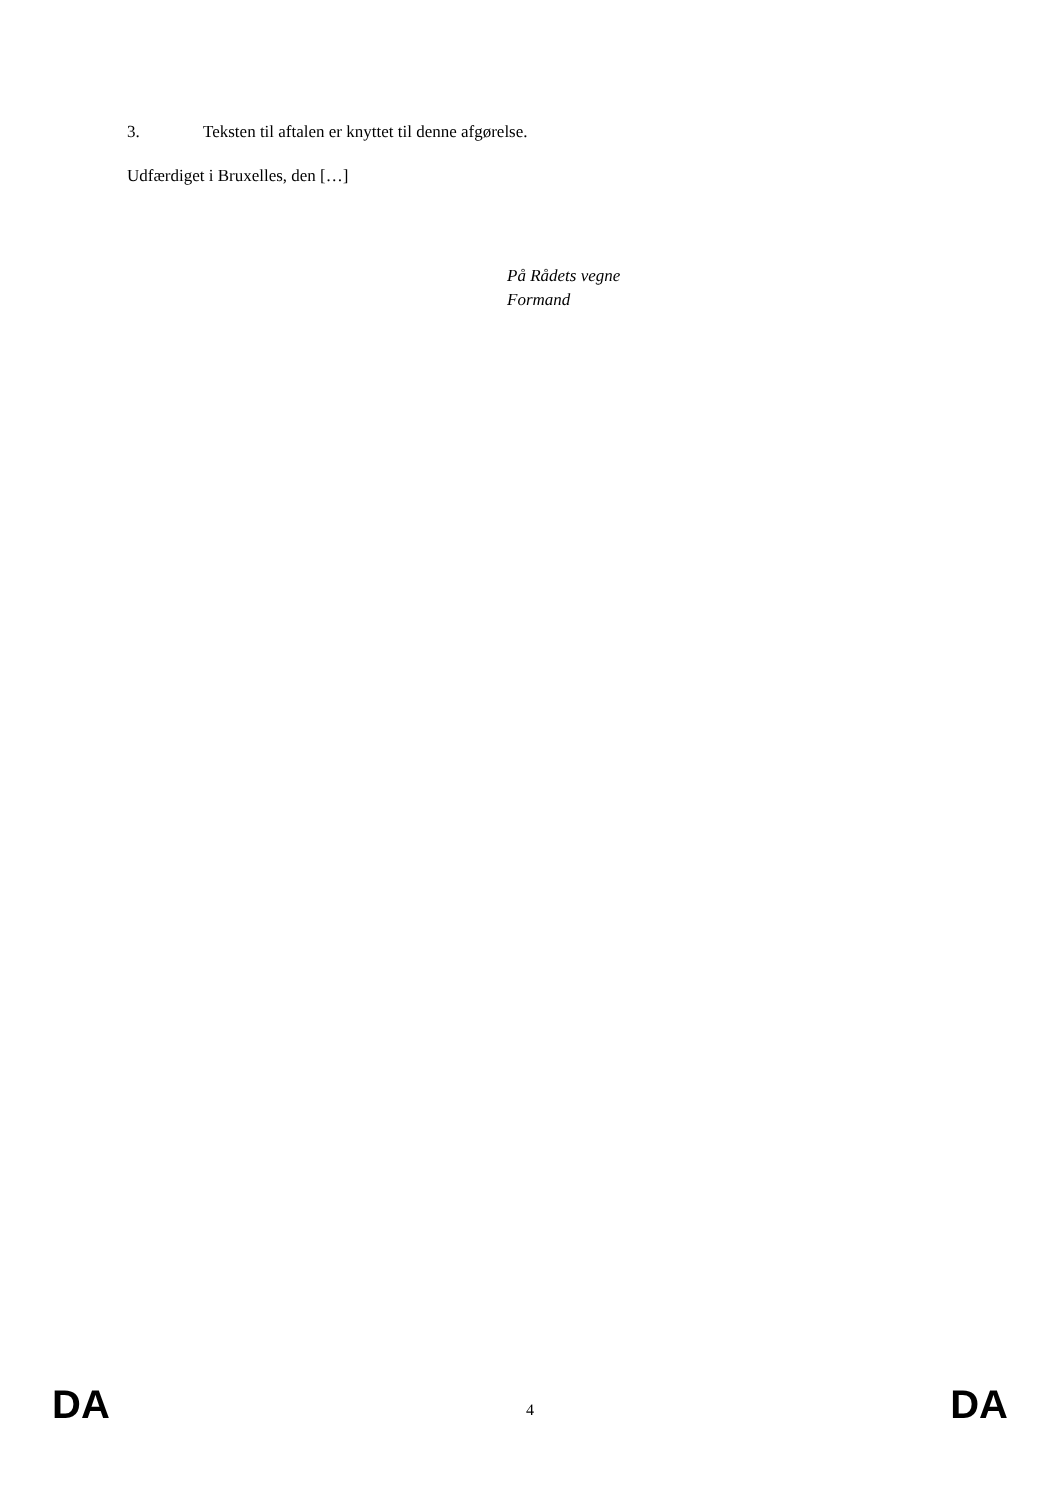3. Teksten til aftalen er knyttet til denne afgørelse.
Udfærdiget i Bruxelles, den […]
På Rådets vegne
Formand
DA 4 DA